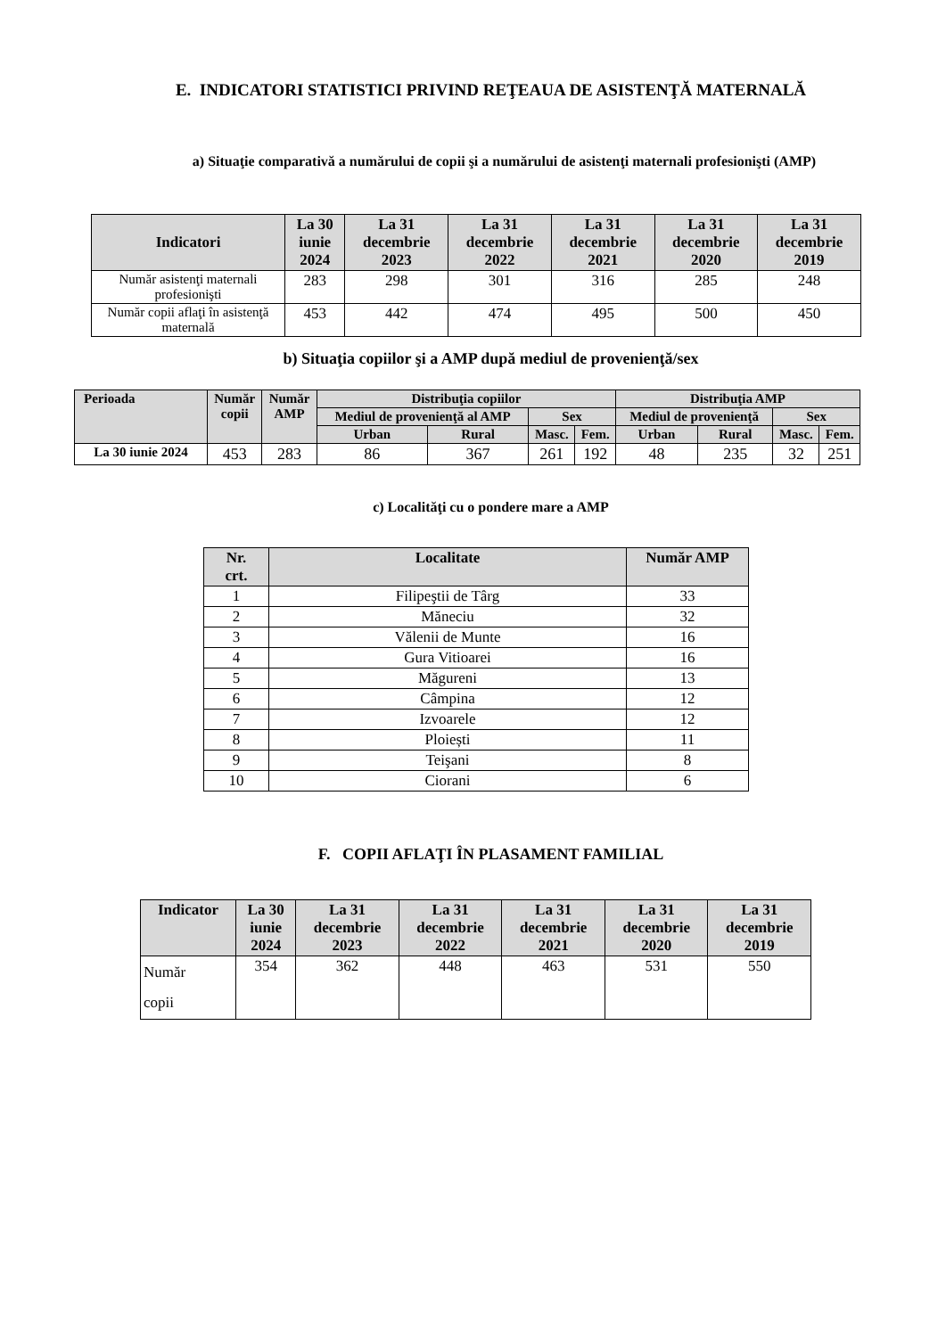E. INDICATORI STATISTICI PRIVIND REŢEAUA DE ASISTENŢĂ MATERNALĂ
a) Situaţie comparativă a numărului de copii şi a numărului de asistenţi maternali profesionişti (AMP)
| Indicatori | La 30 iunie 2024 | La 31 decembrie 2023 | La 31 decembrie 2022 | La 31 decembrie 2021 | La 31 decembrie 2020 | La 31 decembrie 2019 |
| --- | --- | --- | --- | --- | --- | --- |
| Număr asistenţi maternali profesionişti | 283 | 298 | 301 | 316 | 285 | 248 |
| Număr copii aflaţi în asistenţă maternală | 453 | 442 | 474 | 495 | 500 | 450 |
b) Situaţia copiilor şi a AMP după mediul de provenienţă/sex
| Perioada | Număr copii | Număr AMP | Distribuţia copiilor | | | | Distribuţia AMP | | | |
| --- | --- | --- | --- | --- | --- | --- | --- | --- | --- | --- |
| | | | Mediul de provenienţă al AMP | | Sex | | Mediul de provenienţă | | Sex | |
| | | | Urban | Rural | Masc. | Fem. | Urban | Rural | Masc. | Fem. |
| La 30 iunie 2024 | 453 | 283 | 86 | 367 | 261 | 192 | 48 | 235 | 32 | 251 |
c) Localităţi cu o pondere mare a AMP
| Nr. crt. | Localitate | Număr AMP |
| --- | --- | --- |
| 1 | Filipeştii de Târg | 33 |
| 2 | Măneciu | 32 |
| 3 | Vălenii de Munte | 16 |
| 4 | Gura Vitioarei | 16 |
| 5 | Măgureni | 13 |
| 6 | Câmpina | 12 |
| 7 | Izvoarele | 12 |
| 8 | Ploiești | 11 |
| 9 | Teişani | 8 |
| 10 | Ciorani | 6 |
F. COPII AFLAŢI ÎN PLASAMENT FAMILIAL
| Indicator | La 30 iunie 2024 | La 31 decembrie 2023 | La 31 decembrie 2022 | La 31 decembrie 2021 | La 31 decembrie 2020 | La 31 decembrie 2019 |
| --- | --- | --- | --- | --- | --- | --- |
| Număr copii | 354 | 362 | 448 | 463 | 531 | 550 |